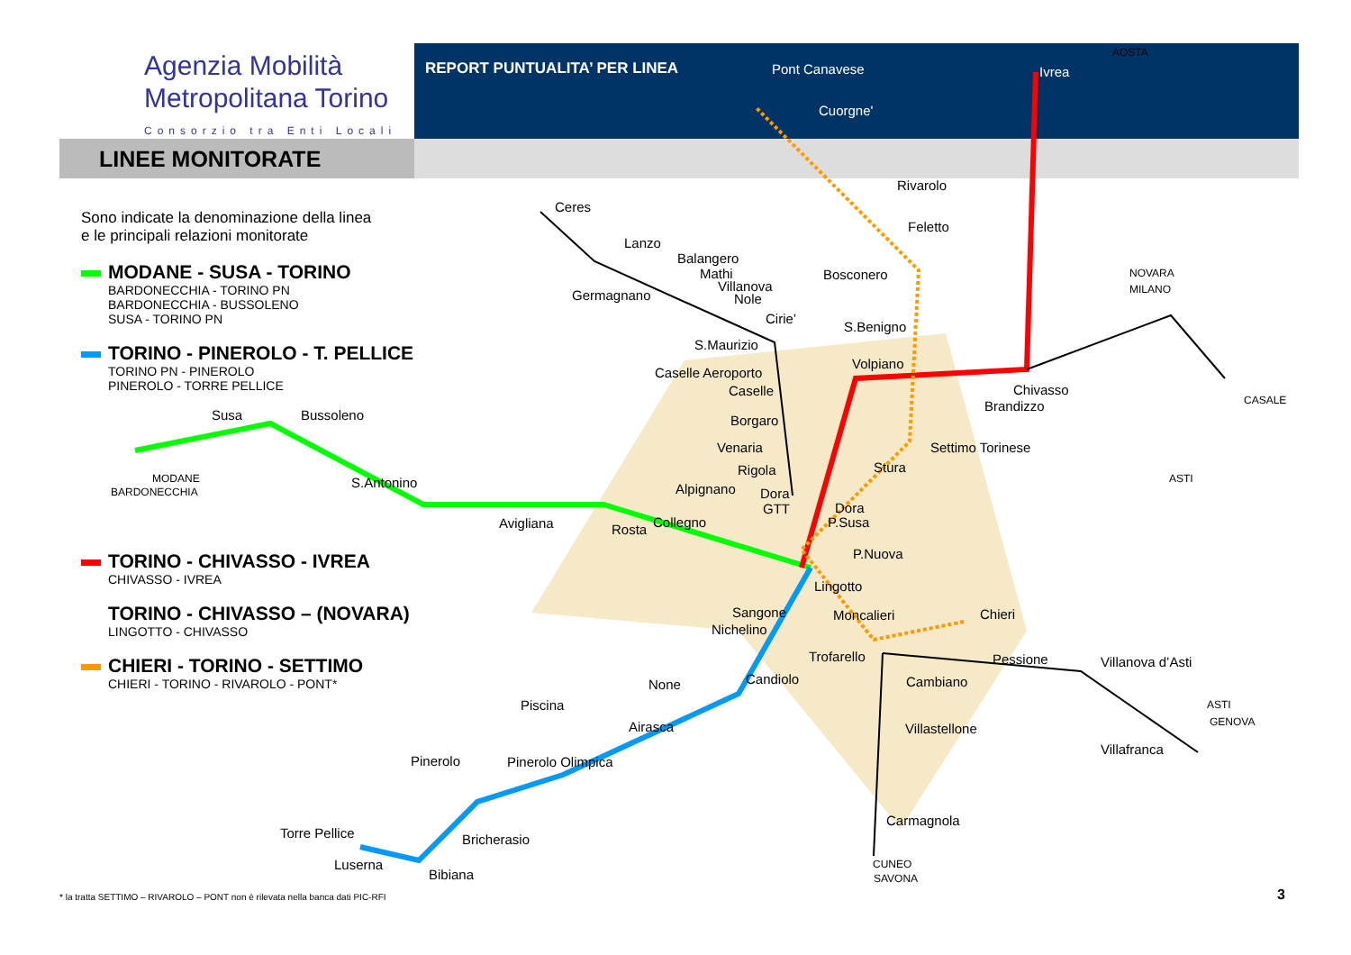Agenzia Mobilità
Metropolitana Torino
Consorzio tra Enti Locali
REPORT PUNTUALITA’ PER LINEA
LINEE MONITORATE
Sono indicate la denominazione della linea
e le principali relazioni monitorate
MODANE - SUSA - TORINO
BARDONECCHIA - TORINO PN
BARDONECCHIA - BUSSOLENO
SUSA - TORINO PN
TORINO - PINEROLO - T. PELLICE
TORINO PN - PINEROLO
PINEROLO - TORRE PELLICE
TORINO - CHIVASSO - IVREA
CHIVASSO - IVREA
TORINO - CHIVASSO – (NOVARA)
LINGOTTO - CHIVASSO
CHIERI - TORINO - SETTIMO
CHIERI - TORINO - RIVAROLO - PONT*
AOSTA
Pont Canavese
Ivrea
Cuorgne'
Rivarolo
Feletto
Bosconero
Ceres
Lanzo
Balangero
Mathi
Villanova
Nole
Germagnano
Cirie’
S.Maurizio
Caselle Aeroporto
Caselle
Borgaro
Venaria
Rigola
Dora
GTT
Dora
P.Susa
P.Nuova
Lingotto
S.Benigno
Volpiano
Settimo Torinese
Stura
Chivasso
Brandizzo
NOVARA
MILANO
CASALE
ASTI
Susa
Bussoleno
MODANE
BARDONECCHIA
S.Antonino
Avigliana
Rosta
Collegno
Alpignano
Sangone
Nichelino
Moncalieri
Chieri
Trofarello
Pessione
Villanova d’Asti
Cambiano
Candiolo
None
Piscina
Airasca
Villastellone
ASTI
GENOVA
Villafranca
Pinerolo
Pinerolo Olimpica
Carmagnola
Torre Pellice
Bricherasio
Luserna
Bibiana
CUNEO
SAVONA
* la tratta SETTIMO – RIVAROLO – PONT non è rilevata nella banca dati PIC-RFI
3